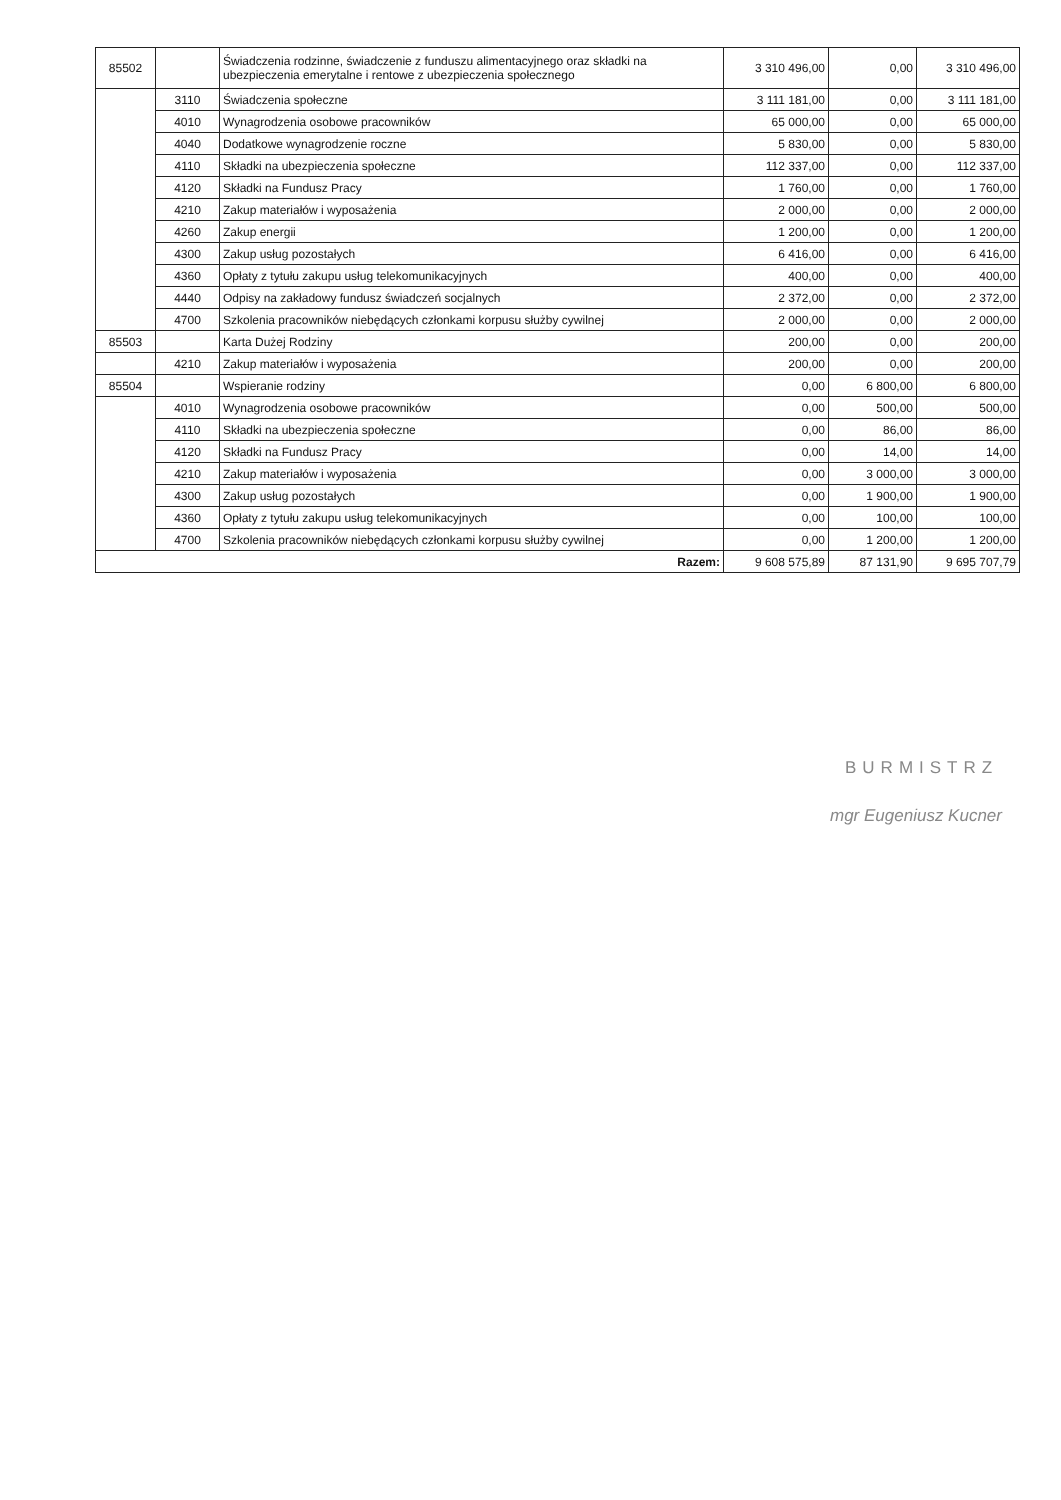| 85502 | | Świadczenia rodzinne, świadczenie z funduszu alimentacyjnego oraz składki na ubezpieczenia emerytalne i rentowe z ubezpieczenia społecznego | 3 310 496,00 | 0,00 | 3 310 496,00 |
| | 3110 | Świadczenia społeczne | 3 111 181,00 | 0,00 | 3 111 181,00 |
| | 4010 | Wynagrodzenia osobowe pracowników | 65 000,00 | 0,00 | 65 000,00 |
| | 4040 | Dodatkowe wynagrodzenie roczne | 5 830,00 | 0,00 | 5 830,00 |
| | 4110 | Składki na ubezpieczenia społeczne | 112 337,00 | 0,00 | 112 337,00 |
| | 4120 | Składki na Fundusz Pracy | 1 760,00 | 0,00 | 1 760,00 |
| | 4210 | Zakup materiałów i wyposażenia | 2 000,00 | 0,00 | 2 000,00 |
| | 4260 | Zakup energii | 1 200,00 | 0,00 | 1 200,00 |
| | 4300 | Zakup usług pozostałych | 6 416,00 | 0,00 | 6 416,00 |
| | 4360 | Opłaty z tytułu zakupu usług telekomunikacyjnych | 400,00 | 0,00 | 400,00 |
| | 4440 | Odpisy na zakładowy fundusz świadczeń socjalnych | 2 372,00 | 0,00 | 2 372,00 |
| | 4700 | Szkolenia pracowników niebędących członkami korpusu służby cywilnej | 2 000,00 | 0,00 | 2 000,00 |
| 85503 | | Karta Dużej Rodziny | 200,00 | 0,00 | 200,00 |
| | 4210 | Zakup materiałów i wyposażenia | 200,00 | 0,00 | 200,00 |
| 85504 | | Wspieranie rodziny | 0,00 | 6 800,00 | 6 800,00 |
| | 4010 | Wynagrodzenia osobowe pracowników | 0,00 | 500,00 | 500,00 |
| | 4110 | Składki na ubezpieczenia społeczne | 0,00 | 86,00 | 86,00 |
| | 4120 | Składki na Fundusz Pracy | 0,00 | 14,00 | 14,00 |
| | 4210 | Zakup materiałów i wyposażenia | 0,00 | 3 000,00 | 3 000,00 |
| | 4300 | Zakup usług pozostałych | 0,00 | 1 900,00 | 1 900,00 |
| | 4360 | Opłaty z tytułu zakupu usług telekomunikacyjnych | 0,00 | 100,00 | 100,00 |
| | 4700 | Szkolenia pracowników niebędących członkami korpusu służby cywilnej | 0,00 | 1 200,00 | 1 200,00 |
| Razem: | | | 9 608 575,89 | 87 131,90 | 9 695 707,79 |
BURMISTRZ
mgr Eugeniusz Kucner